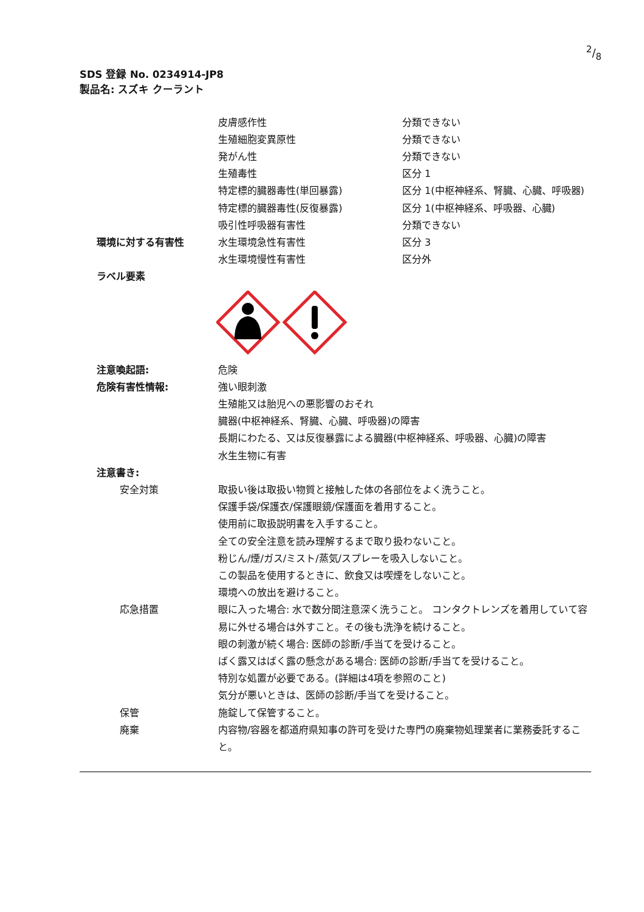2/8
SDS 登録 No. 0234914-JP8
製品名: スズキ クーラント
皮膚感作性
分類できない
生殖細胞変異原性
分類できない
発がん性
分類できない
生殖毒性
区分 1
特定標的臓器毒性(単回暴露)
区分 1(中枢神経系、腎臓、心臓、呼吸器)
特定標的臓器毒性(反復暴露)
区分 1(中枢神経系、呼吸器、心臓)
吸引性呼吸器有害性
分類できない
環境に対する有害性
水生環境急性有害性
区分 3
水生環境慢性有害性
区分外
ラベル要素
注意喚起語:
危険
危険有害性情報:
強い眼刺激
生殖能又は胎児への悪影響のおそれ
臓器(中枢神経系、腎臓、心臓、呼吸器)の障害
長期にわたる、又は反復暴露による臓器(中枢神経系、呼吸器、心臓)の障害
水生生物に有害
注意書き:
安全対策
取扱い後は取扱い物質と接触した体の各部位をよく洗うこと。
保護手袋/保護衣/保護眼鏡/保護面を着用すること。
使用前に取扱説明書を入手すること。
全ての安全注意を読み理解するまで取り扱わないこと。
粉じん/煙/ガス/ミスト/蒸気/スプレーを吸入しないこと。
この製品を使用するときに、飲食又は喫煙をしないこと。
環境への放出を避けること。
応急措置
眼に入った場合: 水で数分間注意深く洗うこと。 コンタクトレンズを着用していて容易に外せる場合は外すこと。その後も洗浄を続けること。
眼の刺激が続く場合: 医師の診断/手当てを受けること。
ばく露又はばく露の懸念がある場合: 医師の診断/手当てを受けること。
特別な処置が必要である。(詳細は4項を参照のこと)
気分が悪いときは、医師の診断/手当てを受けること。
保管
施錠して保管すること。
廃棄
内容物/容器を都道府県知事の許可を受けた専門の廃棄物処理業者に業務委託すること。